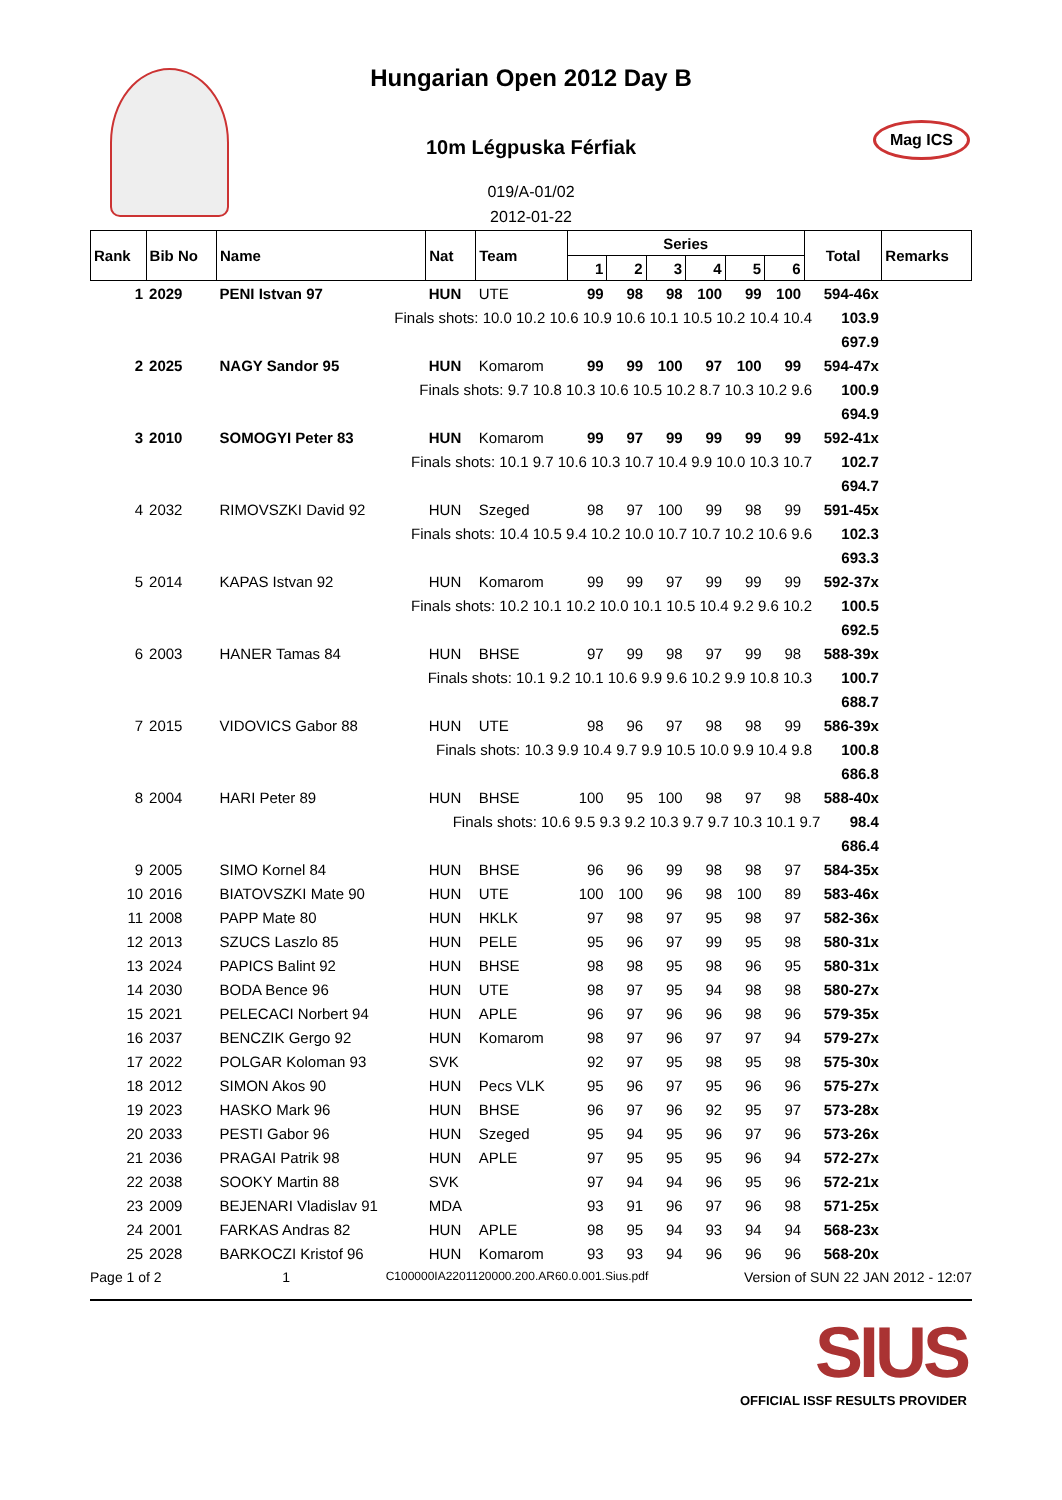Hungarian Open 2012 Day B
10m Légpuska Férfiak
Mag ICS
019/A-01/02
2012-01-22
| Rank | Bib No | Name | Nat | Team | Series | | | | | | Total | Remarks |
| --- | --- | --- | --- | --- | --- | --- | --- | --- | --- | --- | --- | --- |
| | | | | | 1 | 2 | 3 | 4 | 5 | 6 | | |
| 1 | 2029 | PENI Istvan 97 | HUN | UTE | 99 | 98 | 98 | 100 | 99 | 100 | 594-46x | |
| Finals shots: 10.0 10.2 10.6 10.9 10.6 10.1 10.5 10.2 10.4 10.4 103.9 | | | | | | | | | | | | |
| 697.9 | | | | | | | | | | | | |
| 2 | 2025 | NAGY Sandor 95 | HUN | Komarom | 99 | 99 | 100 | 97 | 100 | 99 | 594-47x | |
| Finals shots: 9.7 10.8 10.3 10.6 10.5 10.2 8.7 10.3 10.2 9.6 100.9 | | | | | | | | | | | | |
| 694.9 | | | | | | | | | | | | |
| 3 | 2010 | SOMOGYI Peter 83 | HUN | Komarom | 99 | 97 | 99 | 99 | 99 | 99 | 592-41x | |
| Finals shots: 10.1 9.7 10.6 10.3 10.7 10.4 9.9 10.0 10.3 10.7 102.7 | | | | | | | | | | | | |
| 694.7 | | | | | | | | | | | | |
| 4 | 2032 | RIMOVSZKI David 92 | HUN | Szeged | 98 | 97 | 100 | 99 | 98 | 99 | 591-45x | |
| Finals shots: 10.4 10.5 9.4 10.2 10.0 10.7 10.7 10.2 10.6 9.6 102.3 | | | | | | | | | | | | |
| 693.3 | | | | | | | | | | | | |
| 5 | 2014 | KAPAS Istvan 92 | HUN | Komarom | 99 | 99 | 97 | 99 | 99 | 99 | 592-37x | |
| Finals shots: 10.2 10.1 10.2 10.0 10.1 10.5 10.4 9.2 9.6 10.2 100.5 | | | | | | | | | | | | |
| 692.5 | | | | | | | | | | | | |
| 6 | 2003 | HANER Tamas 84 | HUN | BHSE | 97 | 99 | 98 | 97 | 99 | 98 | 588-39x | |
| Finals shots: 10.1 9.2 10.1 10.6 9.9 9.6 10.2 9.9 10.8 10.3 100.7 | | | | | | | | | | | | |
| 688.7 | | | | | | | | | | | | |
| 7 | 2015 | VIDOVICS Gabor 88 | HUN | UTE | 98 | 96 | 97 | 98 | 98 | 99 | 586-39x | |
| Finals shots: 10.3 9.9 10.4 9.7 9.9 10.5 10.0 9.9 10.4 9.8 100.8 | | | | | | | | | | | | |
| 686.8 | | | | | | | | | | | | |
| 8 | 2004 | HARI Peter 89 | HUN | BHSE | 100 | 95 | 100 | 98 | 97 | 98 | 588-40x | |
| Finals shots: 10.6 9.5 9.3 9.2 10.3 9.7 9.7 10.3 10.1 9.7 98.4 | | | | | | | | | | | | |
| 686.4 | | | | | | | | | | | | |
| 9 | 2005 | SIMO Kornel 84 | HUN | BHSE | 96 | 96 | 99 | 98 | 98 | 97 | 584-35x | |
| 10 | 2016 | BIATOVSZKI Mate 90 | HUN | UTE | 100 | 100 | 96 | 98 | 100 | 89 | 583-46x | |
| 11 | 2008 | PAPP Mate 80 | HUN | HKLK | 97 | 98 | 97 | 95 | 98 | 97 | 582-36x | |
| 12 | 2013 | SZUCS Laszlo 85 | HUN | PELE | 95 | 96 | 97 | 99 | 95 | 98 | 580-31x | |
| 13 | 2024 | PAPICS Balint 92 | HUN | BHSE | 98 | 98 | 95 | 98 | 96 | 95 | 580-31x | |
| 14 | 2030 | BODA Bence 96 | HUN | UTE | 98 | 97 | 95 | 94 | 98 | 98 | 580-27x | |
| 15 | 2021 | PELECACI Norbert 94 | HUN | APLE | 96 | 97 | 96 | 96 | 98 | 96 | 579-35x | |
| 16 | 2037 | BENCZIK Gergo 92 | HUN | Komarom | 98 | 97 | 96 | 97 | 97 | 94 | 579-27x | |
| 17 | 2022 | POLGAR Koloman 93 | SVK | | 92 | 97 | 95 | 98 | 95 | 98 | 575-30x | |
| 18 | 2012 | SIMON Akos 90 | HUN | Pecs VLK | 95 | 96 | 97 | 95 | 96 | 96 | 575-27x | |
| 19 | 2023 | HASKO Mark 96 | HUN | BHSE | 96 | 97 | 96 | 92 | 95 | 97 | 573-28x | |
| 20 | 2033 | PESTI Gabor 96 | HUN | Szeged | 95 | 94 | 95 | 96 | 97 | 96 | 573-26x | |
| 21 | 2036 | PRAGAI Patrik 98 | HUN | APLE | 97 | 95 | 95 | 95 | 96 | 94 | 572-27x | |
| 22 | 2038 | SOOKY Martin 88 | SVK | | 97 | 94 | 94 | 96 | 95 | 96 | 572-21x | |
| 23 | 2009 | BEJENARI Vladislav 91 | MDA | | 93 | 91 | 96 | 97 | 96 | 98 | 571-25x | |
| 24 | 2001 | FARKAS Andras 82 | HUN | APLE | 98 | 95 | 94 | 93 | 94 | 94 | 568-23x | |
| 25 | 2028 | BARKOCZI Kristof 96 | HUN | Komarom | 93 | 93 | 94 | 96 | 96 | 96 | 568-20x | |
Page 1 of 2 1 C100000IA2201120000.200.AR60.0.001.Sius.pdf Version of SUN 22 JAN 2012 - 12:07
SIUS
OFFICIAL ISSF RESULTS PROVIDER